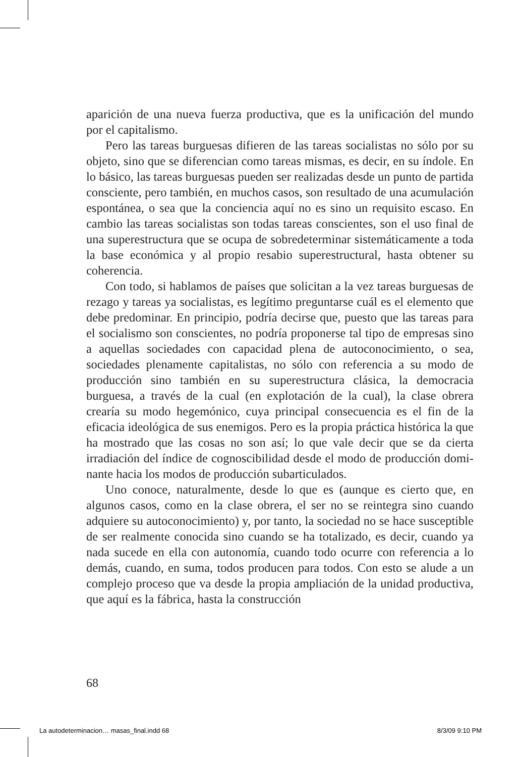aparición de una nueva fuerza productiva, que es la unificación del mundo por el capitalismo.
Pero las tareas burguesas difieren de las tareas socialistas no sólo por su objeto, sino que se diferencian como tareas mismas, es decir, en su índole. En lo básico, las tareas burguesas pueden ser realizadas desde un punto de partida consciente, pero también, en muchos casos, son resultado de una acumulación espontánea, o sea que la conciencia aquí no es sino un requisito escaso. En cambio las tareas socialistas son todas tareas conscientes, son el uso final de una superestructura que se ocupa de sobredetermi­nar sistemáticamente a toda la base económica y al propio resabio superestructural, hasta obtener su coherencia.
Con todo, si hablamos de países que solicitan a la vez tareas burguesas de rezago y tareas ya socialistas, es legítimo preguntarse cuál es el elemento que debe predominar. En principio, podría decirse que, puesto que las tareas para el socialismo son cons­cientes, no podría proponerse tal tipo de empresas sino a aque­llas sociedades con capacidad plena de autoconocimiento, o sea, sociedades plenamente capitalistas, no sólo con referencia a su modo de producción sino también en su superestructura clásica, la democracia burguesa, a través de la cual (en explotación de la cual), la clase obrera crearía su modo hegemónico, cuya principal consecuencia es el fin de la eficacia ideológica de sus enemigos. Pero es la propia práctica histórica la que ha mostrado que las cosas no son así; lo que vale decir que se da cierta irradiación del índice de cognoscibilidad desde el modo de producción domi­nante hacia los modos de producción subarticulados.
Uno conoce, naturalmente, desde lo que es (aunque es cierto que, en algunos casos, como en la clase obrera, el ser no se rein­tegra sino cuando adquiere su autoconocimiento) y, por tanto, la sociedad no se hace susceptible de ser realmente conocida sino cuando se ha totalizado, es decir, cuando ya nada sucede en ella con autonomía, cuando todo ocurre con referencia a lo demás, cuando, en suma, todos producen para todos. Con esto se alude a un complejo proceso que va desde la propia ampliación de la unidad productiva, que aquí es la fábrica, hasta la construcción
68
La autodeterminacion… masas_final.indd 68 8/3/09 9:10 PM